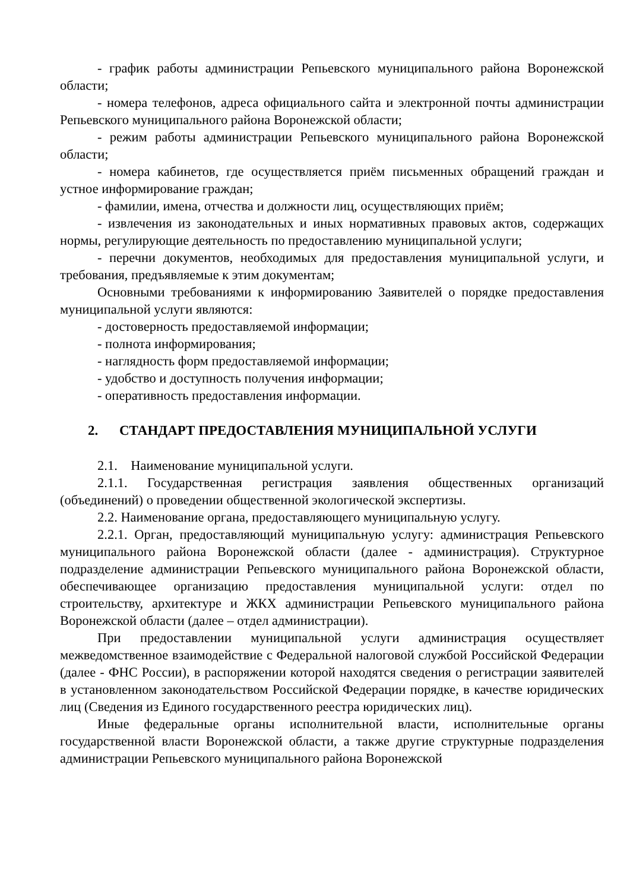- график работы администрации Репьевского муниципального района Воронежской области;
- номера телефонов, адреса официального сайта и электронной почты администрации Репьевского муниципального района Воронежской области;
- режим работы администрации Репьевского муниципального района Воронежской области;
- номера кабинетов, где осуществляется приём письменных обращений граждан и устное информирование граждан;
- фамилии, имена, отчества и должности лиц, осуществляющих приём;
- извлечения из законодательных и иных нормативных правовых актов, содержащих нормы, регулирующие деятельность по предоставлению муниципальной услуги;
- перечни документов, необходимых для предоставления муниципальной услуги, и требования, предъявляемые к этим документам;
Основными требованиями к информированию Заявителей о порядке предоставления муниципальной услуги являются:
- достоверность предоставляемой информации;
- полнота информирования;
- наглядность форм предоставляемой информации;
- удобство и доступность получения информации;
- оперативность предоставления информации.
2. СТАНДАРТ ПРЕДОСТАВЛЕНИЯ МУНИЦИПАЛЬНОЙ УСЛУГИ
2.1. Наименование муниципальной услуги.
2.1.1. Государственная регистрация заявления общественных организаций (объединений) о проведении общественной экологической экспертизы.
2.2. Наименование органа, предоставляющего муниципальную услугу.
2.2.1. Орган, предоставляющий муниципальную услугу: администрация Репьевского муниципального района Воронежской области (далее - администрация). Структурное подразделение администрации Репьевского муниципального района Воронежской области, обеспечивающее организацию предоставления муниципальной услуги: отдел по строительству, архитектуре и ЖКХ администрации Репьевского муниципального района Воронежской области (далее – отдел администрации).
При предоставлении муниципальной услуги администрация осуществляет межведомственное взаимодействие с Федеральной налоговой службой Российской Федерации (далее - ФНС России), в распоряжении которой находятся сведения о регистрации заявителей в установленном законодательством Российской Федерации порядке, в качестве юридических лиц (Сведения из Единого государственного реестра юридических лиц).
Иные федеральные органы исполнительной власти, исполнительные органы государственной власти Воронежской области, а также другие структурные подразделения администрации Репьевского муниципального района Воронежской